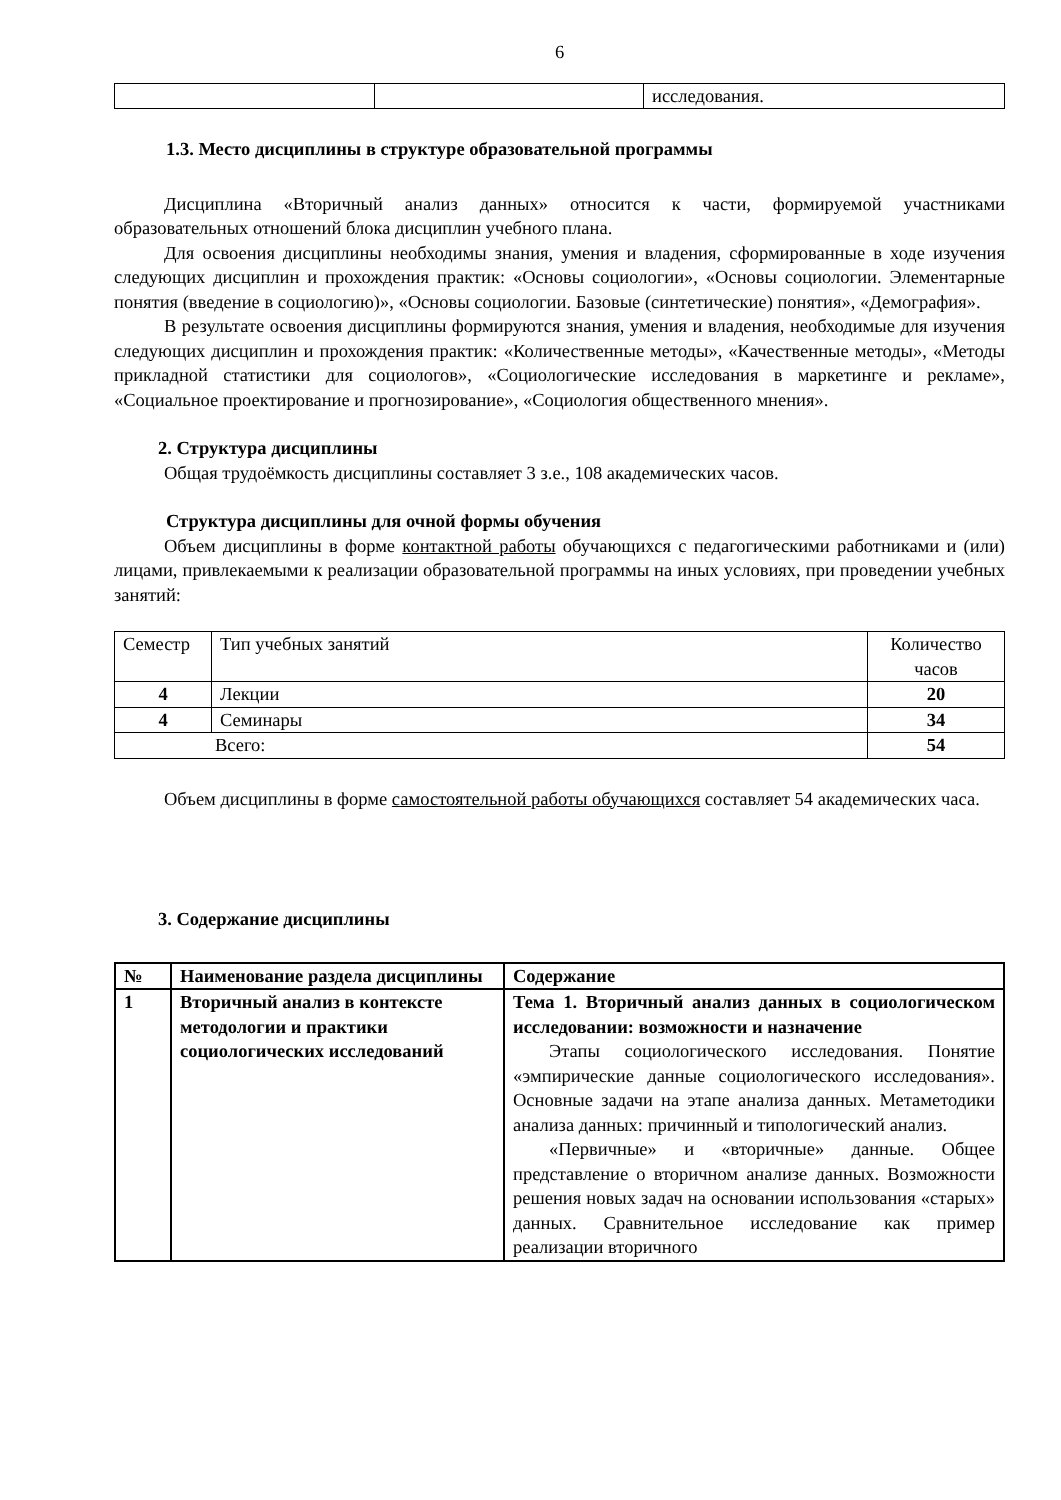6
| | | исследования. |
1.3. Место дисциплины в структуре образовательной программы
Дисциплина «Вторичный анализ данных» относится к части, формируемой участниками образовательных отношений блока дисциплин учебного плана.
Для освоения дисциплины необходимы знания, умения и владения, сформированные в ходе изучения следующих дисциплин и прохождения практик: «Основы социологии», «Основы социологии. Элементарные понятия (введение в социологию)», «Основы социологии. Базовые (синтетические) понятия», «Демография».
В результате освоения дисциплины формируются знания, умения и владения, необходимые для изучения следующих дисциплин и прохождения практик: «Количественные методы», «Качественные методы», «Методы прикладной статистики для социологов», «Социологические исследования в маркетинге и рекламе», «Социальное проектирование и прогнозирование», «Социология общественного мнения».
2. Структура дисциплины
Общая трудоёмкость дисциплины составляет 3 з.е., 108 академических часов.
Структура дисциплины для очной формы обучения
Объем дисциплины в форме контактной работы обучающихся с педагогическими работниками и (или) лицами, привлекаемыми к реализации образовательной программы на иных условиях, при проведении учебных занятий:
| Семестр | Тип учебных занятий | Количество часов |
| --- | --- | --- |
| 4 | Лекции | 20 |
| 4 | Семинары | 34 |
| Всего: | | 54 |
Объем дисциплины в форме самостоятельной работы обучающихся составляет 54 академических часа.
3. Содержание дисциплины
| № | Наименование раздела дисциплины | Содержание |
| --- | --- | --- |
| 1 | Вторичный анализ в контексте методологии и практики социологических исследований | Тема 1. Вторичный анализ данных в социологическом исследовании: возможности и назначение Этапы социологического исследования. Понятие «эмпирические данные социологического исследования». Основные задачи на этапе анализа данных. Метаметодики анализа данных: причинный и типологический анализ. «Первичные» и «вторичные» данные. Общее представление о вторичном анализе данных. Возможности решения новых задач на основании использования «старых» данных. Сравнительное исследование как пример реализации вторичного |